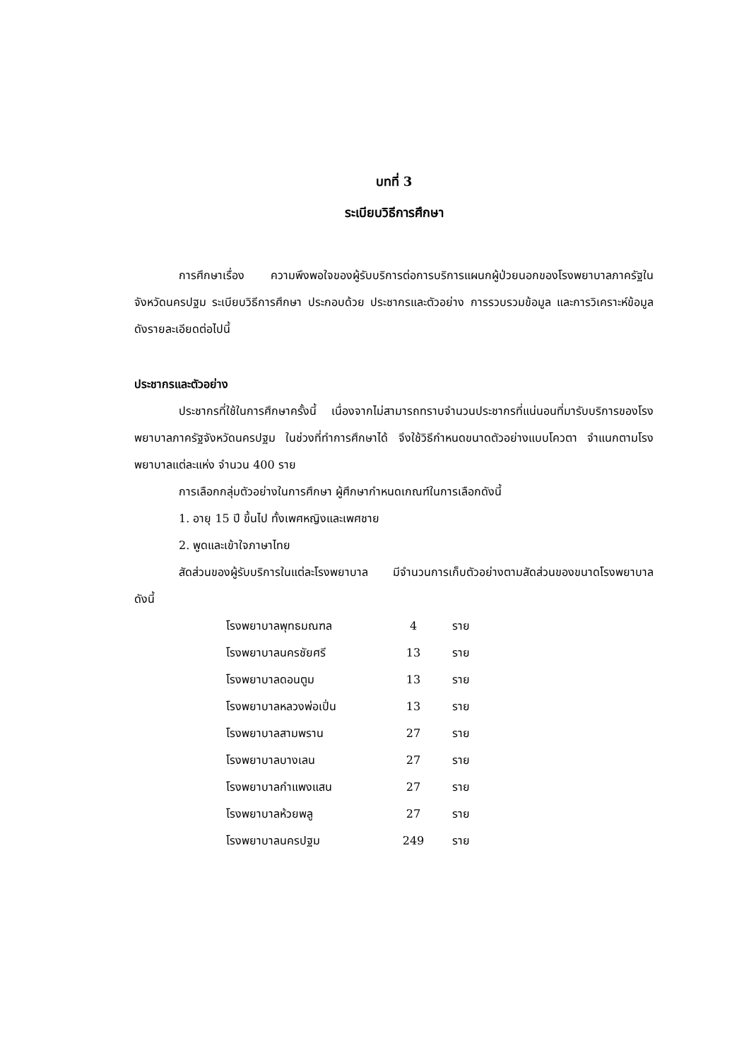บทที่ 3
ระเบียบวิธีการศึกษา
การศึกษาเรื่อง ความพึงพอใจของผู้รับบริการต่อการบริการแผนกผู้ป่วยนอกของโรงพยาบาลภาครัฐในจังหวัดนครปฐม ระเบียบวิธีการศึกษา ประกอบด้วย ประชากรและตัวอย่าง การรวบรวมข้อมูล และการวิเคราะห์ข้อมูล ดังรายละเอียดต่อไปนี้
ประชากรและตัวอย่าง
ประชากรที่ใช้ในการศึกษาครั้งนี้ เนื่องจากไม่สามารถทราบจำนวนประชากรที่แน่นอนที่มารับบริการของโรงพยาบาลภาครัฐจังหวัดนครปฐม ในช่วงที่ทำการศึกษาได้ จึงใช้วิธีกำหนดขนาดตัวอย่างแบบโควตา จำแนกตามโรงพยาบาลแต่ละแห่ง จำนวน 400 ราย
การเลือกกลุ่มตัวอย่างในการศึกษา ผู้ศึกษากำหนดเกณฑ์ในการเลือกดังนี้
1. อายุ 15 ปี ขึ้นไป ทั้งเพศหญิงและเพศชาย
2. พูดและเข้าใจภาษาไทย
สัดส่วนของผู้รับบริการในแต่ละโรงพยาบาล มีจำนวนการเก็บตัวอย่างตามสัดส่วนของขนาดโรงพยาบาล ดังนี้
| โรงพยาบาลพุทธมณฑล | 4 | ราย |
| โรงพยาบาลนครชัยศรี | 13 | ราย |
| โรงพยาบาลดอนตูม | 13 | ราย |
| โรงพยาบาลหลวงพ่อเปิ่น | 13 | ราย |
| โรงพยาบาลสามพราน | 27 | ราย |
| โรงพยาบาลบางเลน | 27 | ราย |
| โรงพยาบาลกำแพงแสน | 27 | ราย |
| โรงพยาบาลห้วยพลู | 27 | ราย |
| โรงพยาบาลนครปฐม | 249 | ราย |